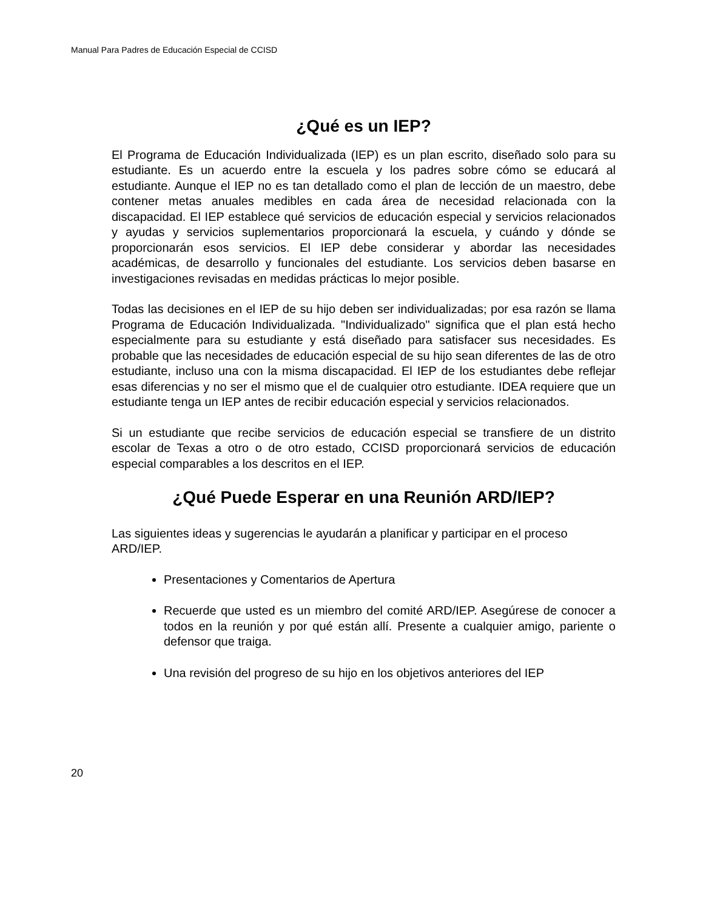Manual Para Padres de Educación Especial de CCISD
¿Qué es un IEP?
El Programa de Educación Individualizada (IEP) es un plan escrito, diseñado solo para su estudiante. Es un acuerdo entre la escuela y los padres sobre cómo se educará al estudiante. Aunque el IEP no es tan detallado como el plan de lección de un maestro, debe contener metas anuales medibles en cada área de necesidad relacionada con la discapacidad. El IEP establece qué servicios de educación especial y servicios relacionados y ayudas y servicios suplementarios proporcionará la escuela, y cuándo y dónde se proporcionarán esos servicios. El IEP debe considerar y abordar las necesidades académicas, de desarrollo y funcionales del estudiante. Los servicios deben basarse en investigaciones revisadas en medidas prácticas lo mejor posible.
Todas las decisiones en el IEP de su hijo deben ser individualizadas; por esa razón se llama Programa de Educación Individualizada. "Individualizado" significa que el plan está hecho especialmente para su estudiante y está diseñado para satisfacer sus necesidades. Es probable que las necesidades de educación especial de su hijo sean diferentes de las de otro estudiante, incluso una con la misma discapacidad. El IEP de los estudiantes debe reflejar esas diferencias y no ser el mismo que el de cualquier otro estudiante. IDEA requiere que un estudiante tenga un IEP antes de recibir educación especial y servicios relacionados.
Si un estudiante que recibe servicios de educación especial se transfiere de un distrito escolar de Texas a otro o de otro estado, CCISD proporcionará servicios de educación especial comparables a los descritos en el IEP.
¿Qué Puede Esperar en una Reunión ARD/IEP?
Las siguientes ideas y sugerencias le ayudarán a planificar y participar en el proceso ARD/IEP.
Presentaciones y Comentarios de Apertura
Recuerde que usted es un miembro del comité ARD/IEP. Asegúrese de conocer a todos en la reunión y por qué están allí. Presente a cualquier amigo, pariente o defensor que traiga.
Una revisión del progreso de su hijo en los objetivos anteriores del IEP
20